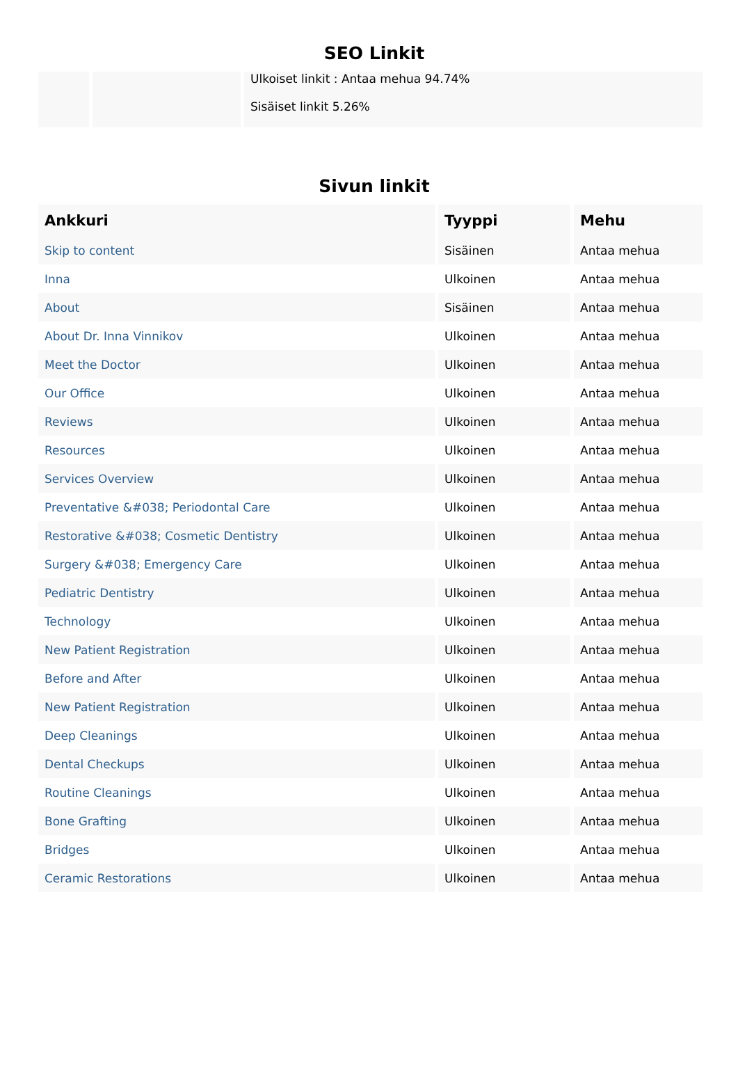SEO Linkit
| | | Ulkoiset linkit : Antaa mehua 94.74% Sisäiset linkit 5.26% |
Sivun linkit
| Ankkuri | Tyyppi | Mehu |
| --- | --- | --- |
| Skip to content | Sisäinen | Antaa mehua |
| Inna | Ulkoinen | Antaa mehua |
| About | Sisäinen | Antaa mehua |
| About Dr. Inna Vinnikov | Ulkoinen | Antaa mehua |
| Meet the Doctor | Ulkoinen | Antaa mehua |
| Our Office | Ulkoinen | Antaa mehua |
| Reviews | Ulkoinen | Antaa mehua |
| Resources | Ulkoinen | Antaa mehua |
| Services Overview | Ulkoinen | Antaa mehua |
| Preventative &#038; Periodontal Care | Ulkoinen | Antaa mehua |
| Restorative &#038; Cosmetic Dentistry | Ulkoinen | Antaa mehua |
| Surgery &#038; Emergency Care | Ulkoinen | Antaa mehua |
| Pediatric Dentistry | Ulkoinen | Antaa mehua |
| Technology | Ulkoinen | Antaa mehua |
| New Patient Registration | Ulkoinen | Antaa mehua |
| Before and After | Ulkoinen | Antaa mehua |
| New Patient Registration | Ulkoinen | Antaa mehua |
| Deep Cleanings | Ulkoinen | Antaa mehua |
| Dental Checkups | Ulkoinen | Antaa mehua |
| Routine Cleanings | Ulkoinen | Antaa mehua |
| Bone Grafting | Ulkoinen | Antaa mehua |
| Bridges | Ulkoinen | Antaa mehua |
| Ceramic Restorations | Ulkoinen | Antaa mehua |